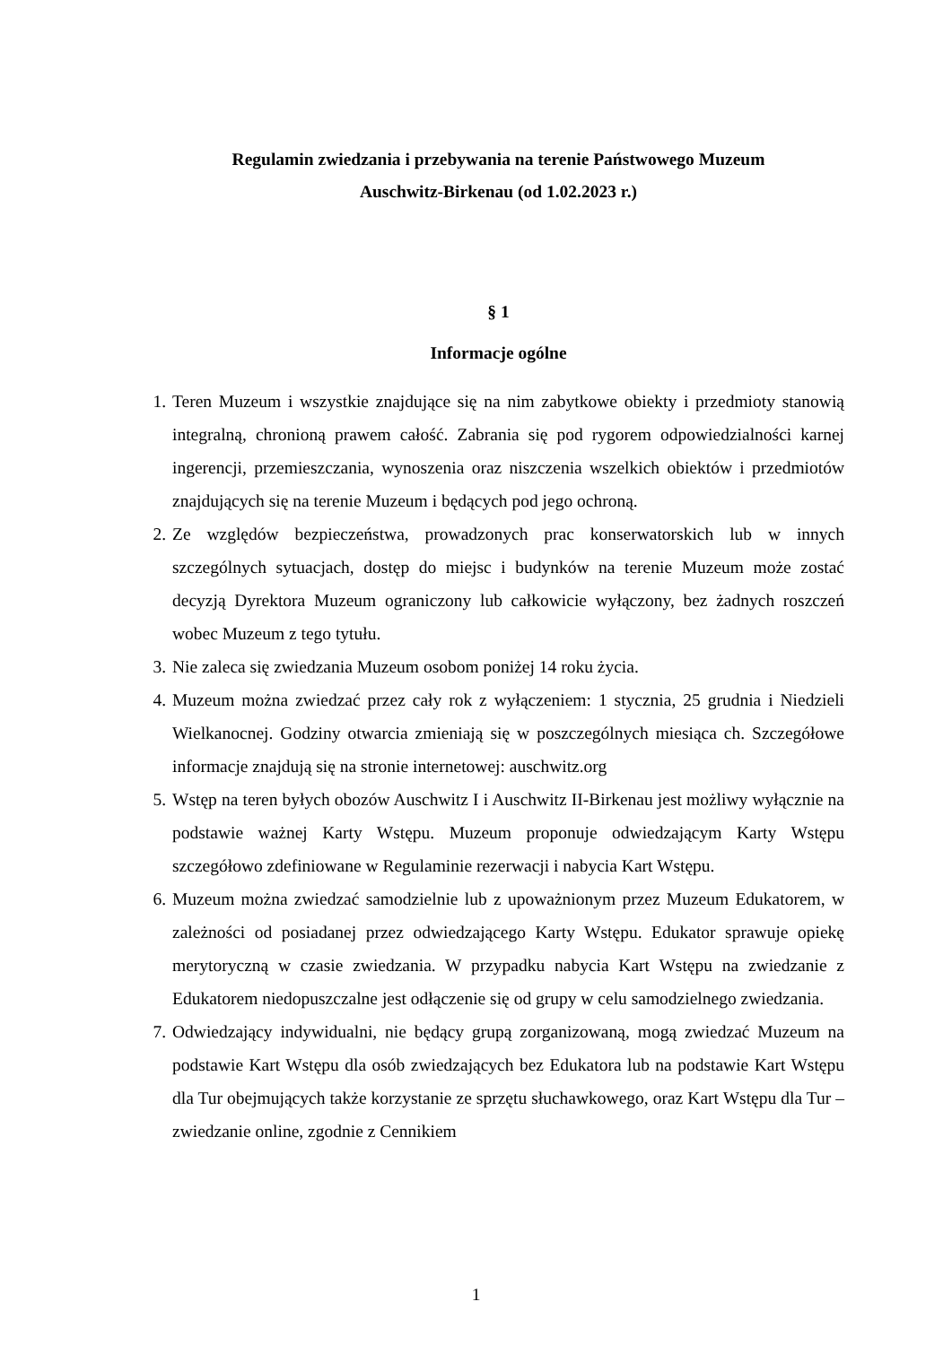Regulamin zwiedzania i przebywania na terenie Państwowego Muzeum
Auschwitz-Birkenau (od 1.02.2023 r.)
§ 1
Informacje ogólne
1. Teren Muzeum i wszystkie znajdujące się na nim zabytkowe obiekty i przedmioty stanowią integralną, chronioną prawem całość. Zabrania się pod rygorem odpowiedzialności karnej ingerencji, przemieszczania, wynoszenia oraz niszczenia wszelkich obiektów i przedmiotów znajdujących się na terenie Muzeum i będących pod jego ochroną.
2. Ze względów bezpieczeństwa, prowadzonych prac konserwatorskich lub w innych szczególnych sytuacjach, dostęp do miejsc i budynków na terenie Muzeum może zostać decyzją Dyrektora Muzeum ograniczony lub całkowicie wyłączony, bez żadnych roszczeń wobec Muzeum z tego tytułu.
3. Nie zaleca się zwiedzania Muzeum osobom poniżej 14 roku życia.
4. Muzeum można zwiedzać przez cały rok z wyłączeniem: 1 stycznia, 25 grudnia i Niedzieli Wielkanocnej. Godziny otwarcia zmieniają się w poszczególnych miesiąca ch. Szczegółowe informacje znajdują się na stronie internetowej: auschwitz.org
5. Wstęp na teren byłych obozów Auschwitz I i Auschwitz II-Birkenau jest możliwy wyłącznie na podstawie ważnej Karty Wstępu. Muzeum proponuje odwiedzającym Karty Wstępu szczegółowo zdefiniowane w Regulaminie rezerwacji i nabycia Kart Wstępu.
6. Muzeum można zwiedzać samodzielnie lub z upoważnionym przez Muzeum Edukatorem, w zależności od posiadanej przez odwiedzającego Karty Wstępu. Edukator sprawuje opiekę merytoryczną w czasie zwiedzania. W przypadku nabycia Kart Wstępu na zwiedzanie z Edukatorem niedopuszczalne jest odłączenie się od grupy w celu samodzielnego zwiedzania.
7. Odwiedzający indywidualni, nie będący grupą zorganizowaną, mogą zwiedzać Muzeum na podstawie Kart Wstępu dla osób zwiedzających bez Edukatora lub na podstawie Kart Wstępu dla Tur obejmujących także korzystanie ze sprzętu słuchawkowego, oraz Kart Wstępu dla Tur – zwiedzanie online, zgodnie z Cennikiem
1